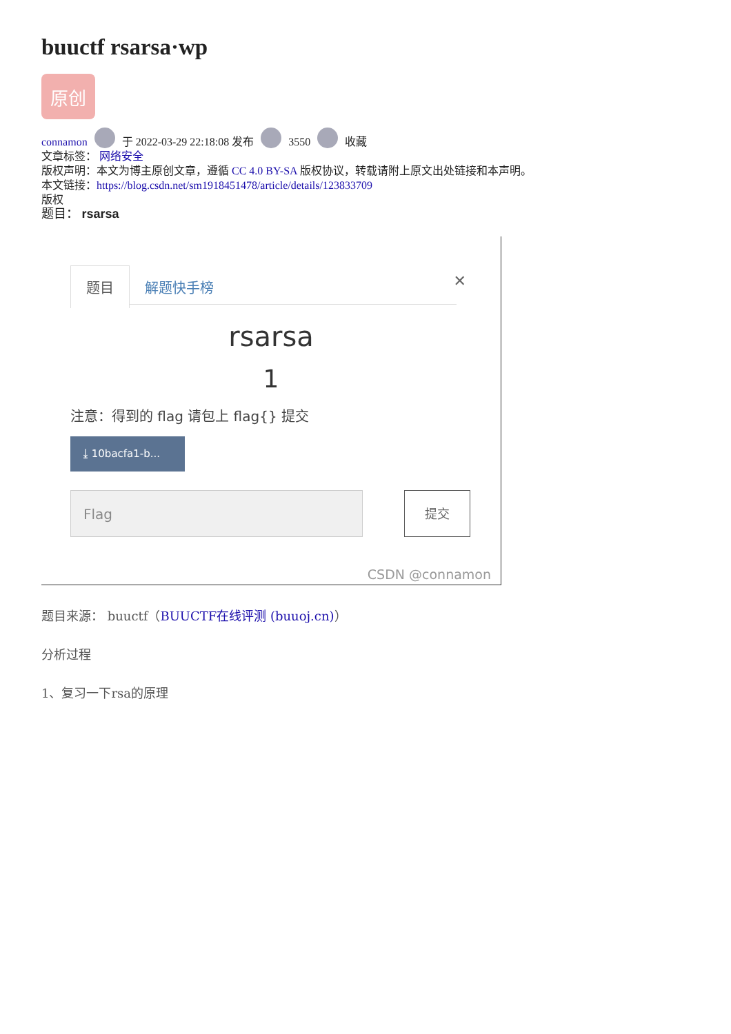buuctf rsarsa·wp
原创
connamon 于 2022-03-29 22:18:08 发布 3550 收藏
文章标签： 网络安全
版权声明：本文为博主原创文章，遵循 CC 4.0 BY-SA 版权协议，转载请附上原文出处链接和本声明。
本文链接：https://blog.csdn.net/sm1918451478/article/details/123833709
版权
题目： rsarsa
题目 解题快手榜 ✕
rsarsa
1
注意：得到的 flag 请包上 flag{} 提交
⤓ 10bacfa1-b...
Flag 提交
CSDN @connamon
题目来源： buuctf（BUUCTF在线评测 (buuoj.cn)）
分析过程
1、复习一下rsa的原理